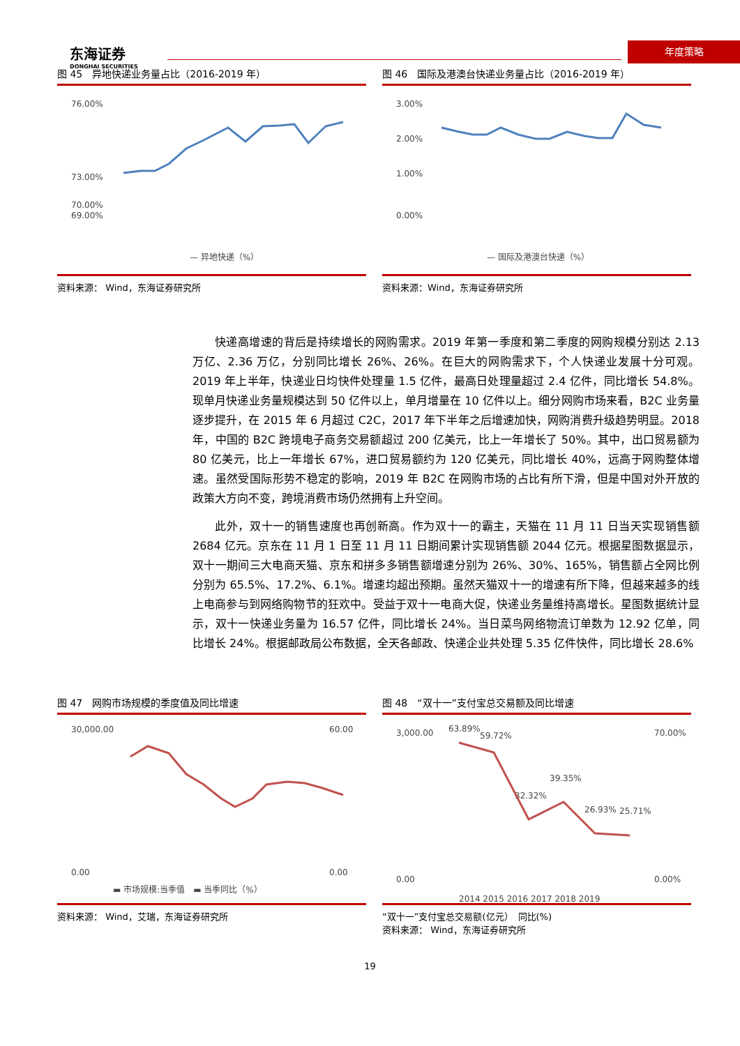东海证券
DONGHAI SECURITIES
年度策略
图 45　异地快递业务量占比（2016-2019 年）
76.00%
73.00%
70.00%
69.00%
— 异地快递（%）
资料来源： Wind，东海证券研究所
图 46　国际及港澳台快递业务量占比（2016-2019 年）
3.00%
2.00%
1.00%
0.00%
— 国际及港澳台快递（%）
资料来源：Wind，东海证券研究所
快递高增速的背后是持续增长的网购需求。2019 年第一季度和第二季度的网购规模分别达 2.13 万亿、2.36 万亿，分别同比增长 26%、26%。在巨大的网购需求下，个人快递业发展十分可观。2019 年上半年，快递业日均快件处理量 1.5 亿件，最高日处理量超过 2.4 亿件，同比增长 54.8%。现单月快递业务量规模达到 50 亿件以上，单月增量在 10 亿件以上。细分网购市场来看，B2C 业务量逐步提升，在 2015 年 6 月超过 C2C，2017 年下半年之后增速加快，网购消费升级趋势明显。2018 年，中国的 B2C 跨境电子商务交易额超过 200 亿美元，比上一年增长了 50%。其中，出口贸易额为 80 亿美元，比上一年增长 67%，进口贸易额约为 120 亿美元，同比增长 40%，远高于网购整体增速。虽然受国际形势不稳定的影响，2019 年 B2C 在网购市场的占比有所下滑，但是中国对外开放的政策大方向不变，跨境消费市场仍然拥有上升空间。
此外，双十一的销售速度也再创新高。作为双十一的霸主，天猫在 11 月 11 日当天实现销售额 2684 亿元。京东在 11 月 1 日至 11 月 11 日期间累计实现销售额 2044 亿元。根据星图数据显示，双十一期间三大电商天猫、京东和拼多多销售额增速分别为 26%、30%、165%，销售额占全网比例分别为 65.5%、17.2%、6.1%。增速均超出预期。虽然天猫双十一的增速有所下降，但越来越多的线上电商参与到网络购物节的狂欢中。受益于双十一电商大促，快递业务量维持高增长。星图数据统计显示，双十一快递业务量为 16.57 亿件，同比增长 24%。当日菜鸟网络物流订单数为 12.92 亿单，同比增长 24%。根据邮政局公布数据，全天各邮政、快递企业共处理 5.35 亿件快件，同比增长 28.6%
图 47　网购市场规模的季度值及同比增速
30,000.00
0.00
60.00
0.00
▬ 市场规模:当季值　▬ 当季同比（%）
资料来源： Wind，艾瑞，东海证券研究所
图 48　“双十一”支付宝总交易额及同比增速
3,000.00
0.00
70.00%
0.00%
63.89%
59.72%
32.32%
39.35%
26.93%
25.71%
2014 2015 2016 2017 2018 2019
“双十一”支付宝总交易额(亿元）　同比(%)
资料来源： Wind，东海证券研究所
19